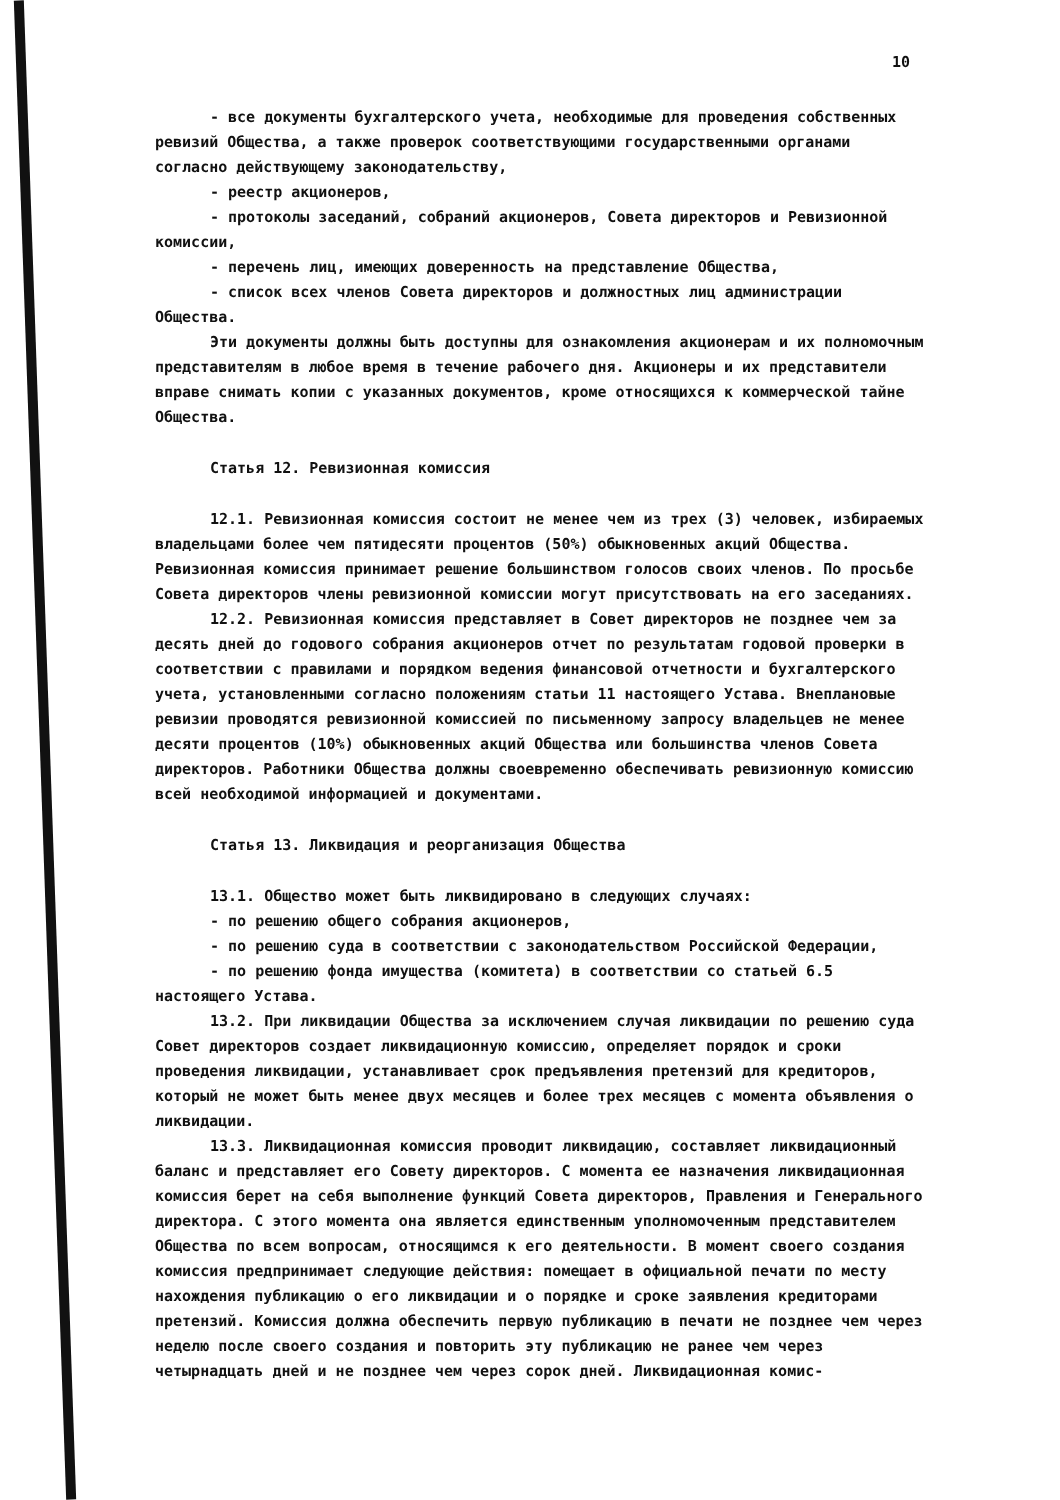10
- все документы бухгалтерского учета, необходимые для проведения собственных ревизий Общества, а также проверок соответствующими государственными органами согласно действующему законодательству,
- реестр акционеров,
- протоколы заседаний, собраний акционеров, Совета директоров и Ревизионной комиссии,
- перечень лиц, имеющих доверенность на представление Общества,
- список всех членов Совета директоров и должностных лиц администрации Общества.
Эти документы должны быть доступны для ознакомления акционерам и их полномочным представителям в любое время в течение рабочего дня. Акционеры и их представители вправе снимать копии с указанных документов, кроме относящихся к коммерческой тайне Общества.
Статья 12. Ревизионная комиссия
12.1. Ревизионная комиссия состоит не менее чем из трех (3) человек, избираемых владельцами более чем пятидесяти процентов (50%) обыкновенных акций Общества. Ревизионная комиссия принимает решение большинством голосов своих членов. По просьбе Совета директоров члены ревизионной комиссии могут присутствовать на его заседаниях.
12.2. Ревизионная комиссия представляет в Совет директоров не позднее чем за десять дней до годового собрания акционеров отчет по результатам годовой проверки в соответствии с правилами и порядком ведения финансовой отчетности и бухгалтерского учета, установленными согласно положениям статьи 11 настоящего Устава. Внеплановые ревизии проводятся ревизионной комиссией по письменному запросу владельцев не менее десяти процентов (10%) обыкновенных акций Общества или большинства членов Совета директоров. Работники Общества должны своевременно обеспечивать ревизионную комиссию всей необходимой информацией и документами.
Статья 13. Ликвидация и реорганизация Общества
13.1. Общество может быть ликвидировано в следующих случаях:
- по решению общего собрания акционеров,
- по решению суда в соответствии с законодательством Российской Федерации,
- по решению фонда имущества (комитета) в соответствии со статьей 6.5 настоящего Устава.
13.2. При ликвидации Общества за исключением случая ликвидации по решению суда Совет директоров создает ликвидационную комиссию, определяет порядок и сроки проведения ликвидации, устанавливает срок предъявления претензий для кредиторов, который не может быть менее двух месяцев и более трех месяцев с момента объявления о ликвидации.
13.3. Ликвидационная комиссия проводит ликвидацию, составляет ликвидационный баланс и представляет его Совету директоров. С момента ее назначения ликвидационная комиссия берет на себя выполнение функций Совета директоров, Правления и Генерального директора. С этого момента она является единственным уполномоченным представителем Общества по всем вопросам, относящимся к его деятельности. В момент своего создания комиссия предпринимает следующие действия: помещает в официальной печати по месту нахождения публикацию о его ликвидации и о порядке и сроке заявления кредиторами претензий. Комиссия должна обеспечить первую публикацию в печати не позднее чем через неделю после своего создания и повторить эту публикацию не ранее чем через четырнадцать дней и не позднее чем через сорок дней. Ликвидационная комис-